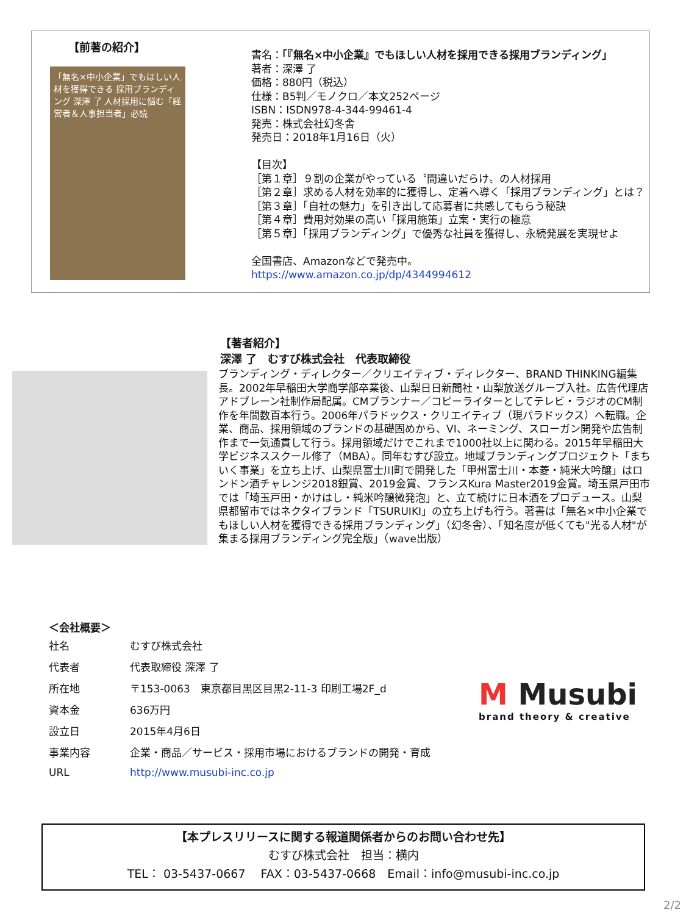【前著の紹介】
「無名×中小企業」でもほしい人材を獲得できる 採用ブランディング 深澤 了 人材採用に悩む「経営者＆人事担当者」必読
書名：「『無名×中小企業』でもほしい人材を採用できる採用ブランディング」
著者：深澤 了
価格：880円（税込）
仕様：B5判／モノクロ／本文252ページ
ISBN：ISDN978-4-344-99461-4
発売：株式会社幻冬舎
発売日：2018年1月16日（火）
【目次】
［第１章］９割の企業がやっている〝間違いだらけ〟の人材採用
［第２章］求める人材を効率的に獲得し、定着へ導く「採用ブランディング」とは？
［第３章］「自社の魅力」を引き出して応募者に共感してもらう秘訣
［第４章］費用対効果の高い「採用施策」立案・実行の極意
［第５章］「採用ブランディング」で優秀な社員を獲得し、永続発展を実現せよ
全国書店、Amazonなどで発売中。
https://www.amazon.co.jp/dp/4344994612
【著者紹介】
深澤 了　むすび株式会社　代表取締役
ブランディング・ディレクター／クリエイティブ・ディレクター、BRAND THINKING編集長。2002年早稲田大学商学部卒業後、山梨日日新聞社・山梨放送グループ入社。広告代理店アドブレーン社制作局配属。CMプランナー／コピーライターとしてテレビ・ラジオのCM制作を年間数百本行う。2006年パラドックス・クリエイティブ（現パラドックス）へ転職。企業、商品、採用領域のブランドの基礎固めから、VI、ネーミング、スローガン開発や広告制作まで一気通貫して行う。採用領域だけでこれまで1000社以上に関わる。2015年早稲田大学ビジネススクール修了（MBA）。同年むすび設立。地域ブランディングプロジェクト「まちいく事業」を立ち上げ、山梨県富士川町で開発した「甲州富士川・本菱・純米大吟醸」はロンドン酒チャレンジ2018銀賞、2019金賞、フランスKura Master2019金賞。埼玉県戸田市では「埼玉戸田・かけはし・純米吟醸微発泡」と、立て続けに日本酒をプロデュース。山梨県都留市ではネクタイブランド「TSURUIKI」の立ち上げも行う。著書は「無名×中小企業でもほしい人材を獲得できる採用ブランディング」（幻冬舎）、「知名度が低くても"光る人材"が集まる採用ブランディング完全版」（wave出版）
＜会社概要＞
| 社名 | むすび株式会社 |
| 代表者 | 代表取締役 深澤 了 |
| 所在地 | 〒153-0063 東京都目黒区目黒2-11-3 印刷工場2F_d |
| 資本金 | 636万円 |
| 設立日 | 2015年4月6日 |
| 事業内容 | 企業・商品／サービス・採用市場におけるブランドの開発・育成 |
| URL | http://www.musubi-inc.co.jp |
M Musubi
brand theory & creative
【本プレスリリースに関する報道関係者からのお問い合わせ先】
むすび株式会社　担当：横内
TEL： 03-5437-0667　 FAX：03-5437-0668　Email：info@musubi-inc.co.jp
2/2